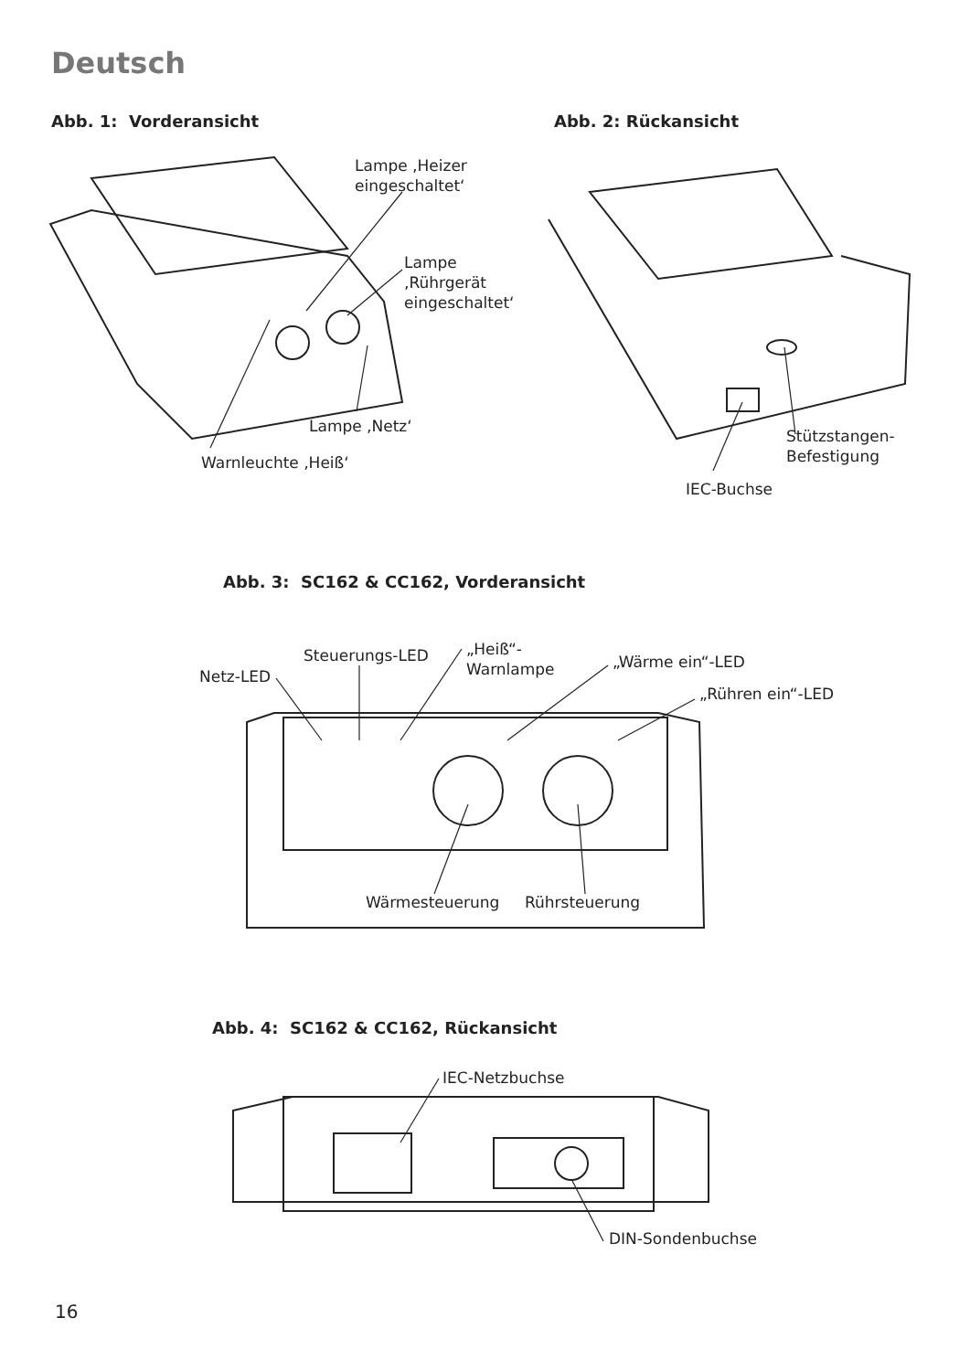Deutsch
Abb. 1: Vorderansicht Abb. 2: Rückansicht
Lampe ‚Heizer
eingeschaltet‘
Lampe
‚Rührgerät
eingeschaltet‘
Lampe ‚Netz‘
Warnleuchte ‚Heiß‘
Stützstangen-
Befestigung
IEC-Buchse
Abb. 3: SC162 & CC162, Vorderansicht
Netz-LED
Steuerungs-LED
„Heiß“-
Warnlampe
„Wärme ein“-LED
„Rühren ein“-LED
Wärmesteuerung Rührsteuerung
Abb. 4: SC162 & CC162, Rückansicht
IEC-Netzbuchse
DIN-Sondenbuchse
16